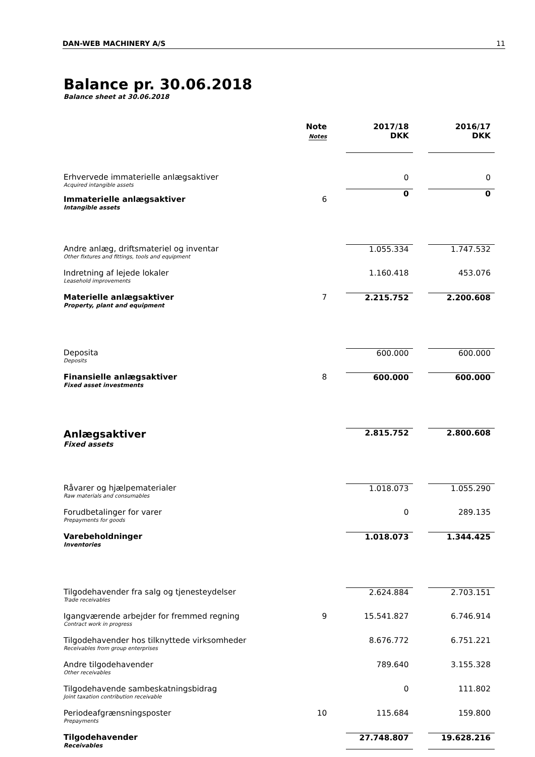DAN-WEB MACHINERY A/S 11
Balance pr. 30.06.2018
Balance sheet at 30.06.2018
| | Note Notes | | 2017/18 DKK | | 2016/17 DKK |
| Erhvervede immaterielle anlægsaktiver Acquired intangible assets | | | 0 | | 0 |
| Immaterielle anlægsaktiver Intangible assets | 6 | | 0 | | 0 |
| Andre anlæg, driftsmateriel og inventar Other fixtures and fittings, tools and equipment | | | 1.055.334 | | 1.747.532 |
| Indretning af lejede lokaler Leasehold improvements | | | 1.160.418 | | 453.076 |
| Materielle anlægsaktiver Property, plant and equipment | 7 | | 2.215.752 | | 2.200.608 |
| Deposita Deposits | | | 600.000 | | 600.000 |
| Finansielle anlægsaktiver Fixed asset investments | 8 | | 600.000 | | 600.000 |
| Anlægsaktiver Fixed assets | | | 2.815.752 | | 2.800.608 |
| Råvarer og hjælpematerialer Raw materials and consumables | | | 1.018.073 | | 1.055.290 |
| Forudbetalinger for varer Prepayments for goods | | | 0 | | 289.135 |
| Varebeholdninger Inventories | | | 1.018.073 | | 1.344.425 |
| Tilgodehavender fra salg og tjenesteydelser Trade receivables | | | 2.624.884 | | 2.703.151 |
| Igangværende arbejder for fremmed regning Contract work in progress | 9 | | 15.541.827 | | 6.746.914 |
| Tilgodehavender hos tilknyttede virksomheder Receivables from group enterprises | | | 8.676.772 | | 6.751.221 |
| Andre tilgodehavender Other receivables | | | 789.640 | | 3.155.328 |
| Tilgodehavende sambeskatningsbidrag Joint taxation contribution receivable | | | 0 | | 111.802 |
| Periodeafgrænsningsposter Prepayments | 10 | | 115.684 | | 159.800 |
| Tilgodehavender Receivables | | | 27.748.807 | | 19.628.216 |